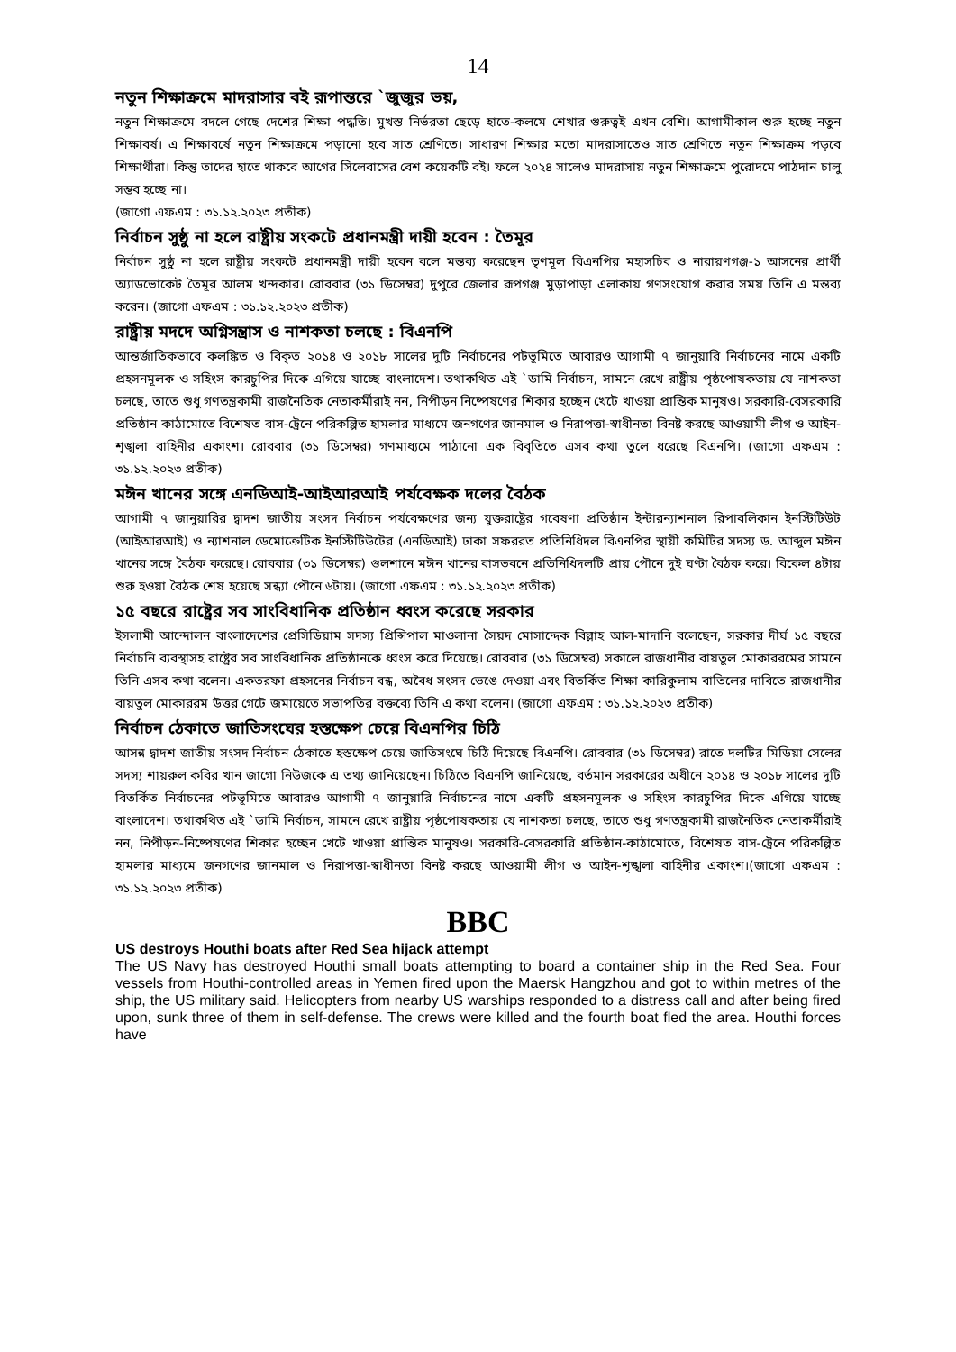14
নতুন শিক্ষাক্রমে মাদরাসার বই রূপান্তরে `জুজুর ভয়,
নতুন শিক্ষাক্রমে বদলে গেছে দেশের শিক্ষা পদ্ধতি। মুখস্ত নির্ভরতা ছেড়ে হাতে-কলমে শেখার গুরুত্বই এখন বেশি। আগামীকাল শুরু হচ্ছে নতুন শিক্ষাবর্ষ। এ শিক্ষাবর্ষে নতুন শিক্ষাক্রমে পড়ানো হবে সাত শ্রেণিতে। সাধারণ শিক্ষার মতো মাদরাসাতেও সাত শ্রেণিতে নতুন শিক্ষাক্রম পড়বে শিক্ষার্থীরা। কিন্তু তাদের হাতে থাকবে আগের সিলেবাসের বেশ কয়েকটি বই। ফলে ২০২৪ সালেও মাদরাসায় নতুন শিক্ষাক্রমে পুরোদমে পাঠদান চালু সম্ভব হচ্ছে না।
(জাগো এফএম : ৩১.১২.২০২৩ প্রতীক)
নির্বাচন সুষ্ঠু না হলে রাষ্ট্রীয় সংকটে প্রধানমন্ত্রী দায়ী হবেন : তৈমূর
নির্বাচন সুষ্ঠু না হলে রাষ্ট্রীয় সংকটে প্রধানমন্ত্রী দায়ী হবেন বলে মন্তব্য করেছেন তৃণমূল বিএনপির মহাসচিব ও নারায়ণগঞ্জ-১ আসনের প্রার্থী অ্যাডভোকেট তৈমূর আলম খন্দকার। রোববার (৩১ ডিসেম্বর) দুপুরে জেলার রূপগঞ্জ মুড়াপাড়া এলাকায় গণসংযোগ করার সময় তিনি এ মন্তব্য করেন। (জাগো এফএম : ৩১.১২.২০২৩ প্রতীক)
রাষ্ট্রীয় মদদে অগ্নিসন্ত্রাস ও নাশকতা চলছে : বিএনপি
আন্তর্জাতিকভাবে কলঙ্কিত ও বিকৃত ২০১৪ ও ২০১৮ সালের দুটি নির্বাচনের পটভূমিতে আবারও আগামী ৭ জানুয়ারি নির্বাচনের নামে একটি প্রহসনমূলক ও সহিংস কারচুপির দিকে এগিয়ে যাচ্ছে বাংলাদেশ। তথাকথিত এই `ডামি নির্বাচন, সামনে রেখে রাষ্ট্রীয় পৃষ্ঠপোষকতায় যে নাশকতা চলছে, তাতে শুধু গণতন্ত্রকামী রাজনৈতিক নেতাকর্মীরাই নন, নিপীড়ন নিষ্পেষণের শিকার হচ্ছেন খেটে খাওয়া প্রান্তিক মানুষও। সরকারি-বেসরকারি প্রতিষ্ঠান কাঠামোতে বিশেষত বাস-ট্রেনে পরিকল্পিত হামলার মাধ্যমে জনগণের জানমাল ও নিরাপত্তা-স্বাধীনতা বিনষ্ট করছে আওয়ামী লীগ ও আইন-শৃঙ্খলা বাহিনীর একাংশ। রোববার (৩১ ডিসেম্বর) গণমাধ্যমে পাঠানো এক বিবৃতিতে এসব কথা তুলে ধরেছে বিএনপি। (জাগো এফএম : ৩১.১২.২০২৩ প্রতীক)
মঈন খানের সঙ্গে এনডিআই-আইআরআই পর্যবেক্ষক দলের বৈঠক
আগামী ৭ জানুয়ারির দ্বাদশ জাতীয় সংসদ নির্বাচন পর্যবেক্ষণের জন্য যুক্তরাষ্ট্রের গবেষণা প্রতিষ্ঠান ইন্টারন্যাশনাল রিপাবলিকান ইনস্টিটিউট (আইআরআই) ও ন্যাশনাল ডেমোক্রেটিক ইনস্টিটিউটের (এনডিআই) ঢাকা সফররত প্রতিনিধিদল বিএনপির স্থায়ী কমিটির সদস্য ড. আব্দুল মঈন খানের সঙ্গে বৈঠক করেছে। রোববার (৩১ ডিসেম্বর) গুলশানে মঈন খানের বাসভবনে প্রতিনিধিদলটি প্রায় পৌনে দুই ঘণ্টা বৈঠক করে। বিকেল ৪টায় শুরু হওয়া বৈঠক শেষ হয়েছে সন্ধ্যা পৌনে ৬টায়। (জাগো এফএম : ৩১.১২.২০২৩ প্রতীক)
১৫ বছরে রাষ্ট্রের সব সাংবিধানিক প্রতিষ্ঠান ধ্বংস করেছে সরকার
ইসলামী আন্দোলন বাংলাদেশের প্রেসিডিয়াম সদস্য প্রিন্সিপাল মাওলানা সৈয়দ মোসাদ্দেক বিল্লাহ আল-মাদানি বলেছেন, সরকার দীর্ঘ ১৫ বছরে নির্বাচনি ব্যবস্থাসহ রাষ্ট্রের সব সাংবিধানিক প্রতিষ্ঠানকে ধ্বংস করে দিয়েছে। রোববার (৩১ ডিসেম্বর) সকালে রাজধানীর বায়তুল মোকাররমের সামনে তিনি এসব কথা বলেন। একতরফা প্রহসনের নির্বাচন বন্ধ, অবৈধ সংসদ ভেঙে দেওয়া এবং বিতর্কিত শিক্ষা কারিকুলাম বাতিলের দাবিতে রাজধানীর বায়তুল মোকাররম উত্তর গেটে জমায়েতে সভাপতির বক্তব্যে তিনি এ কথা বলেন। (জাগো এফএম : ৩১.১২.২০২৩ প্রতীক)
নির্বাচন ঠেকাতে জাতিসংঘের হস্তক্ষেপ চেয়ে বিএনপির চিঠি
আসন্ন দ্বাদশ জাতীয় সংসদ নির্বাচন ঠেকাতে হস্তক্ষেপ চেয়ে জাতিসংঘে চিঠি দিয়েছে বিএনপি। রোববার (৩১ ডিসেম্বর) রাতে দলটির মিডিয়া সেলের সদস্য শায়রুল কবির খান জাগো নিউজকে এ তথ্য জানিয়েছেন। চিঠিতে বিএনপি জানিয়েছে, বর্তমান সরকারের অধীনে ২০১৪ ও ২০১৮ সালের দুটি বিতর্কিত নির্বাচনের পটভূমিতে আবারও আগামী ৭ জানুয়ারি নির্বাচনের নামে একটি প্রহসনমূলক ও সহিংস কারচুপির দিকে এগিয়ে যাচ্ছে বাংলাদেশ। তথাকথিত এই `ডামি নির্বাচন, সামনে রেখে রাষ্ট্রীয় পৃষ্ঠপোষকতায় যে নাশকতা চলছে, তাতে শুধু গণতন্ত্রকামী রাজনৈতিক নেতাকর্মীরাই নন, নিপীড়ন-নিষ্পেষণের শিকার হচ্ছেন খেটে খাওয়া প্রান্তিক মানুষও। সরকারি-বেসরকারি প্রতিষ্ঠান-কাঠামোতে, বিশেষত বাস-ট্রেনে পরিকল্পিত হামলার মাধ্যমে জনগণের জানমাল ও নিরাপত্তা-স্বাধীনতা বিনষ্ট করছে আওয়ামী লীগ ও আইন-শৃঙ্খলা বাহিনীর একাংশ।(জাগো এফএম : ৩১.১২.২০২৩ প্রতীক)
BBC
US destroys Houthi boats after Red Sea hijack attempt
The US Navy has destroyed Houthi small boats attempting to board a container ship in the Red Sea. Four vessels from Houthi-controlled areas in Yemen fired upon the Maersk Hangzhou and got to within metres of the ship, the US military said. Helicopters from nearby US warships responded to a distress call and after being fired upon, sunk three of them in self-defense. The crews were killed and the fourth boat fled the area. Houthi forces have